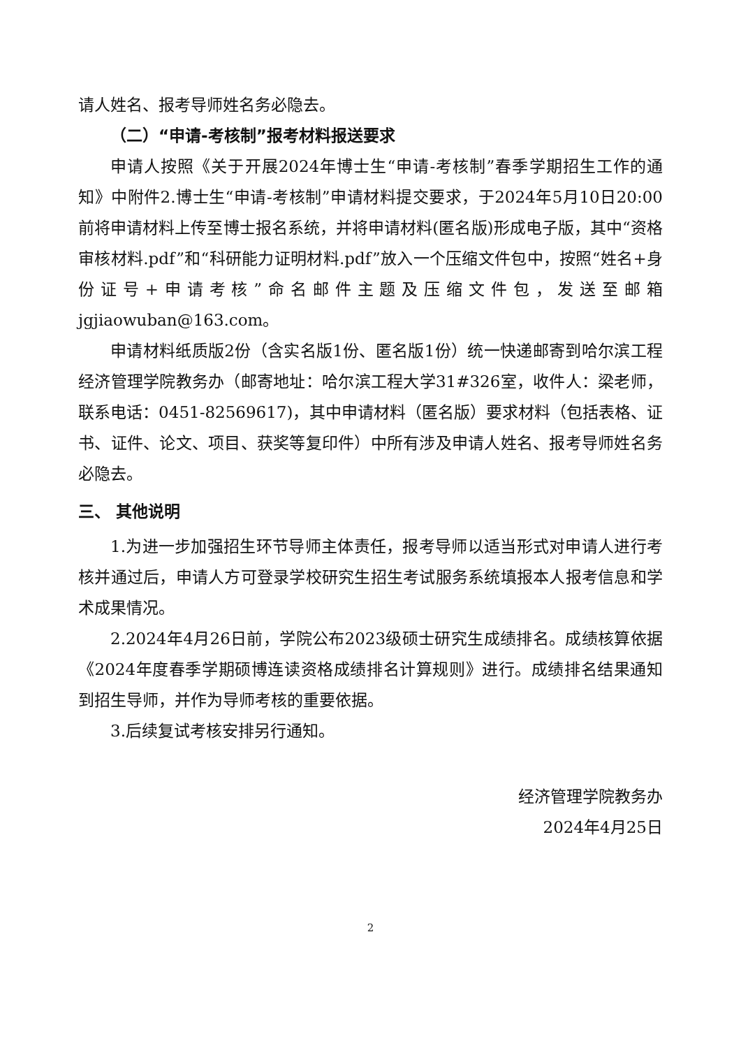请人姓名、报考导师姓名务必隐去。
（二）“申请-考核制”报考材料报送要求
申请人按照《关于开展2024年博士生“申请-考核制”春季学期招生工作的通知》中附件2.博士生“申请-考核制”申请材料提交要求，于2024年5月10日20:00前将申请材料上传至博士报名系统，并将申请材料(匿名版)形成电子版，其中“资格审核材料.pdf”和“科研能力证明材料.pdf”放入一个压缩文件包中，按照“姓名+身份证号+申请考核”命名邮件主题及压缩文件包，发送至邮箱jgjiaowuban@163.com。
申请材料纸质版2份（含实名版1份、匿名版1份）统一快递邮寄到哈尔滨工程经济管理学院教务办（邮寄地址：哈尔滨工程大学31#326室，收件人：梁老师，联系电话：0451-82569617)，其中申请材料（匿名版）要求材料（包括表格、证书、证件、论文、项目、获奖等复印件）中所有涉及申请人姓名、报考导师姓名务必隐去。
三、 其他说明
1.为进一步加强招生环节导师主体责任，报考导师以适当形式对申请人进行考核并通过后，申请人方可登录学校研究生招生考试服务系统填报本人报考信息和学术成果情况。
2.2024年4月26日前，学院公布2023级硕士研究生成绩排名。成绩核算依据《2024年度春季学期硕博连读资格成绩排名计算规则》进行。成绩排名结果通知到招生导师，并作为导师考核的重要依据。
3.后续复试考核安排另行通知。
经济管理学院教务办
2024年4月25日
2